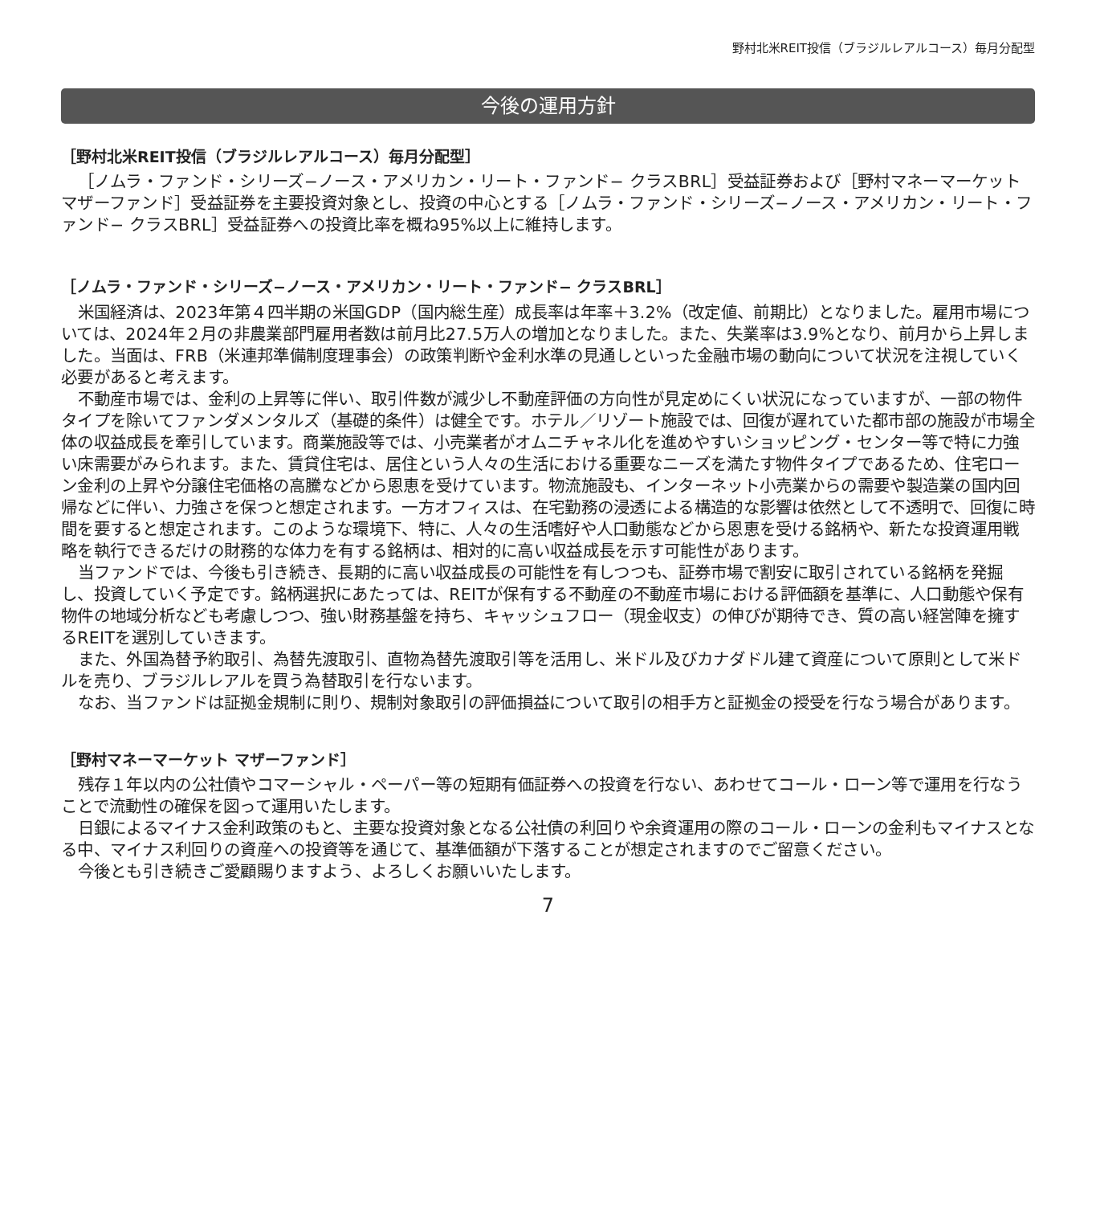野村北米REIT投信（ブラジルレアルコース）毎月分配型
今後の運用方針
［野村北米REIT投信（ブラジルレアルコース）毎月分配型］
［ノムラ・ファンド・シリーズ−ノース・アメリカン・リート・ファンド− クラスBRL］受益証券および［野村マネーマーケット マザーファンド］受益証券を主要投資対象とし、投資の中心とする［ノムラ・ファンド・シリーズ−ノース・アメリカン・リート・ファンド− クラスBRL］受益証券への投資比率を概ね95%以上に維持します。
［ノムラ・ファンド・シリーズ−ノース・アメリカン・リート・ファンド− クラスBRL］
米国経済は、2023年第４四半期の米国GDP（国内総生産）成長率は年率＋3.2%（改定値、前期比）となりました。雇用市場については、2024年２月の非農業部門雇用者数は前月比27.5万人の増加となりました。また、失業率は3.9%となり、前月から上昇しました。当面は、FRB（米連邦準備制度理事会）の政策判断や金利水準の見通しといった金融市場の動向について状況を注視していく必要があると考えます。
不動産市場では、金利の上昇等に伴い、取引件数が減少し不動産評価の方向性が見定めにくい状況になっていますが、一部の物件タイプを除いてファンダメンタルズ（基礎的条件）は健全です。ホテル／リゾート施設では、回復が遅れていた都市部の施設が市場全体の収益成長を牽引しています。商業施設等では、小売業者がオムニチャネル化を進めやすいショッピング・センター等で特に力強い床需要がみられます。また、賃貸住宅は、居住という人々の生活における重要なニーズを満たす物件タイプであるため、住宅ローン金利の上昇や分譲住宅価格の高騰などから恩恵を受けています。物流施設も、インターネット小売業からの需要や製造業の国内回帰などに伴い、力強さを保つと想定されます。一方オフィスは、在宅勤務の浸透による構造的な影響は依然として不透明で、回復に時間を要すると想定されます。このような環境下、特に、人々の生活嗜好や人口動態などから恩恵を受ける銘柄や、新たな投資運用戦略を執行できるだけの財務的な体力を有する銘柄は、相対的に高い収益成長を示す可能性があります。
当ファンドでは、今後も引き続き、長期的に高い収益成長の可能性を有しつつも、証券市場で割安に取引されている銘柄を発掘し、投資していく予定です。銘柄選択にあたっては、REITが保有する不動産の不動産市場における評価額を基準に、人口動態や保有物件の地域分析なども考慮しつつ、強い財務基盤を持ち、キャッシュフロー（現金収支）の伸びが期待でき、質の高い経営陣を擁するREITを選別していきます。
また、外国為替予約取引、為替先渡取引、直物為替先渡取引等を活用し、米ドル及びカナダドル建て資産について原則として米ドルを売り、ブラジルレアルを買う為替取引を行ないます。
なお、当ファンドは証拠金規制に則り、規制対象取引の評価損益について取引の相手方と証拠金の授受を行なう場合があります。
［野村マネーマーケット マザーファンド］
残存１年以内の公社債やコマーシャル・ペーパー等の短期有価証券への投資を行ない、あわせてコール・ローン等で運用を行なうことで流動性の確保を図って運用いたします。
日銀によるマイナス金利政策のもと、主要な投資対象となる公社債の利回りや余資運用の際のコール・ローンの金利もマイナスとなる中、マイナス利回りの資産への投資等を通じて、基準価額が下落することが想定されますのでご留意ください。
今後とも引き続きご愛顧賜りますよう、よろしくお願いいたします。
7